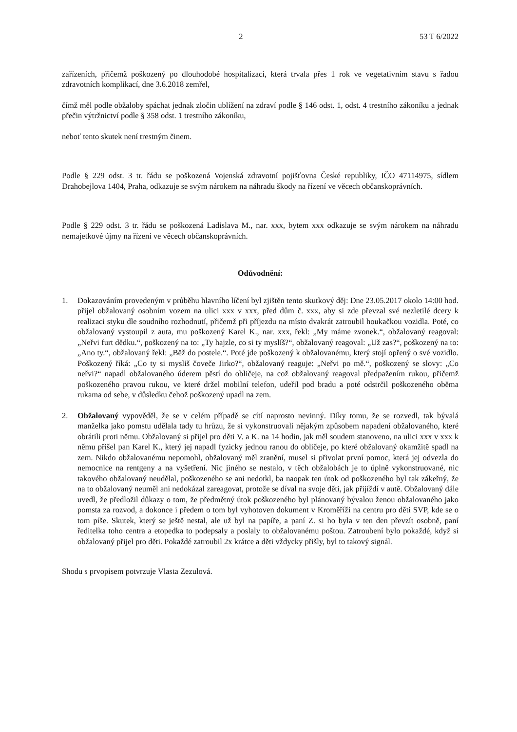2 53 T 6/2022
zařízeních, přičemž poškozený po dlouhodobé hospitalizaci, která trvala přes 1 rok ve vegetativním stavu s řadou zdravotních komplikací, dne 3.6.2018 zemřel,
čímž měl podle obžaloby spáchat jednak zločin ublížení na zdraví podle § 146 odst. 1, odst. 4 trestního zákoníku a jednak přečin výtržnictví podle § 358 odst. 1 trestního zákoníku,
neboť tento skutek není trestným činem.
Podle § 229 odst. 3 tr. řádu se poškozená Vojenská zdravotní pojišťovna České republiky, IČO 47114975, sídlem Drahobejlova 1404, Praha, odkazuje se svým nárokem na náhradu škody na řízení ve věcech občanskoprávních.
Podle § 229 odst. 3 tr. řádu se poškozená Ladislava M., nar. xxx, bytem xxx odkazuje se svým nárokem na náhradu nemajetkové újmy na řízení ve věcech občanskoprávních.
Odůvodnění:
1. Dokazováním provedeným v průběhu hlavního líčení byl zjištěn tento skutkový děj: Dne 23.05.2017 okolo 14:00 hod. přijel obžalovaný osobním vozem na ulici xxx v xxx, před dům č. xxx, aby si zde převzal své nezletilé dcery k realizaci styku dle soudního rozhodnutí, přičemž při příjezdu na místo dvakrát zatroubil houkačkou vozidla. Poté, co obžalovaný vystoupil z auta, mu poškozený Karel K., nar. xxx, řekl: „My máme zvonek.“, obžalovaný reagoval: „Neřvi furt dědku.“, poškozený na to: „Ty hajzle, co si ty myslíš?“, obžalovaný reagoval: „Už zas?“, poškozený na to: „Ano ty.“, obžalovaný řekl: „Běž do postele.“. Poté jde poškozený k obžalovanému, který stojí opřený o své vozidlo. Poškozený říká: „Co ty si mysliš čoveče Jirko?“, obžalovaný reaguje: „Neřvi po mě.“, poškozený se slovy: „Co neřvi?“ napadl obžalovaného úderem pěstí do obličeje, na což obžalovaný reagoval předpažením rukou, přičemž poškozeného pravou rukou, ve které držel mobilní telefon, udeřil pod bradu a poté odstrčil poškozeného oběma rukama od sebe, v důsledku čehož poškozený upadl na zem.
2. Obžalovaný vypověděl, že se v celém případě se cítí naprosto nevinný. Díky tomu, že se rozvedl, tak bývalá manželka jako pomstu udělala tady tu hrůzu, že si vykonstruovali nějakým způsobem napadení obžalovaného, které obrátili proti němu. Obžalovaný si přijel pro děti V. a K. na 14 hodin, jak měl soudem stanoveno, na ulici xxx v xxx k němu přišel pan Karel K., který jej napadl fyzicky jednou ranou do obličeje, po které obžalovaný okamžitě spadl na zem. Nikdo obžalovanému nepomohl, obžalovaný měl zranění, musel si přivolat první pomoc, která jej odvezla do nemocnice na rentgeny a na vyšetření. Nic jiného se nestalo, v těch obžalobách je to úplně vykonstruované, nic takového obžalovaný neudělal, poškozeného se ani nedotkl, ba naopak ten útok od poškozeného byl tak zákeřný, že na to obžalovaný neuměl ani nedokázal zareagovat, protože se díval na svoje děti, jak přijíždí v autě. Obžalovaný dále uvedl, že předložil důkazy o tom, že předmětný útok poškozeného byl plánovaný bývalou ženou obžalovaného jako pomsta za rozvod, a dokonce i předem o tom byl vyhotoven dokument v Kroměříži na centru pro děti SVP, kde se o tom píše. Skutek, který se ještě nestal, ale už byl na papíře, a paní Z. si ho byla v ten den převzít osobně, paní ředitelka toho centra a etopedka to podepsaly a poslaly to obžalovanému poštou. Zatroubení bylo pokaždé, když si obžalovaný přijel pro děti. Pokaždé zatroubil 2x krátce a děti vždycky přišly, byl to takový signál.
Shodu s prvopisem potvrzuje Vlasta Zezulová.